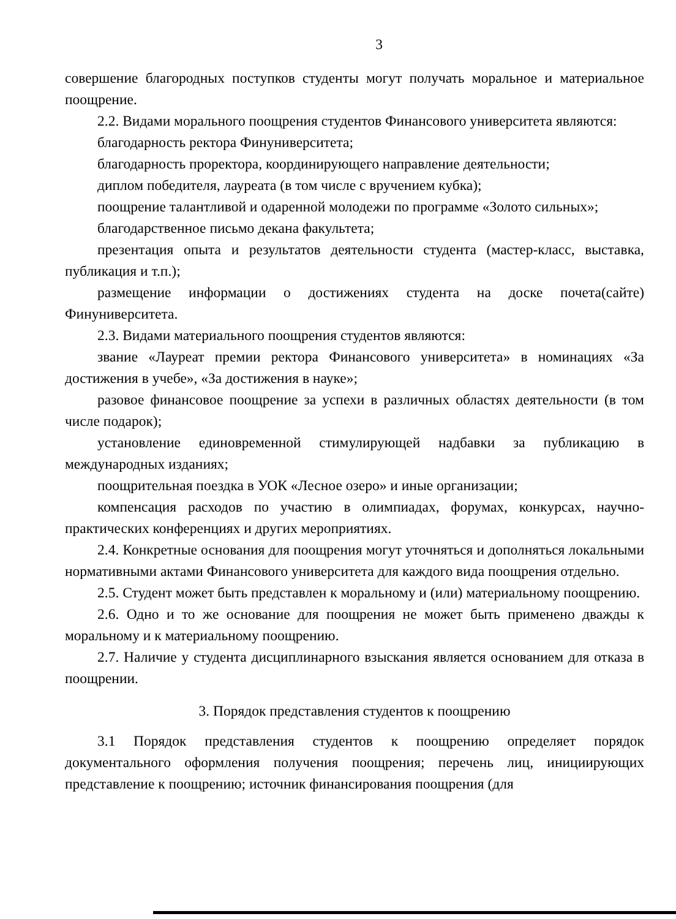3
совершение благородных поступков студенты могут получать моральное и материальное поощрение.
2.2. Видами морального поощрения студентов Финансового университета являются:
благодарность ректора Финуниверситета;
благодарность проректора, координирующего направление деятельности;
диплом победителя, лауреата (в том числе с вручением кубка);
поощрение талантливой и одаренной молодежи по программе «Золото сильных»;
благодарственное письмо декана факультета;
презентация опыта и результатов деятельности студента (мастер-класс, выставка, публикация и т.п.);
размещение информации о достижениях студента на доске почета(сайте) Финуниверситета.
2.3. Видами материального поощрения студентов являются:
звание «Лауреат премии ректора Финансового университета» в номинациях «За достижения в учебе», «За достижения в науке»;
разовое финансовое поощрение за успехи в различных областях деятельности (в том числе подарок);
установление единовременной стимулирующей надбавки за публикацию в международных изданиях;
поощрительная поездка в УОК «Лесное озеро» и иные организации;
компенсация расходов по участию в олимпиадах, форумах, конкурсах, научно-практических конференциях и других мероприятиях.
2.4. Конкретные основания для поощрения могут уточняться и дополняться локальными нормативными актами Финансового университета для каждого вида поощрения отдельно.
2.5. Студент может быть представлен к моральному и (или) материальному поощрению.
2.6. Одно и то же основание для поощрения не может быть применено дважды к моральному и к материальному поощрению.
2.7. Наличие у студента дисциплинарного взыскания является основанием для отказа в поощрении.
3. Порядок представления студентов к поощрению
3.1 Порядок представления студентов к поощрению определяет порядок документального оформления получения поощрения; перечень лиц, инициирующих представление к поощрению; источник финансирования поощрения (для